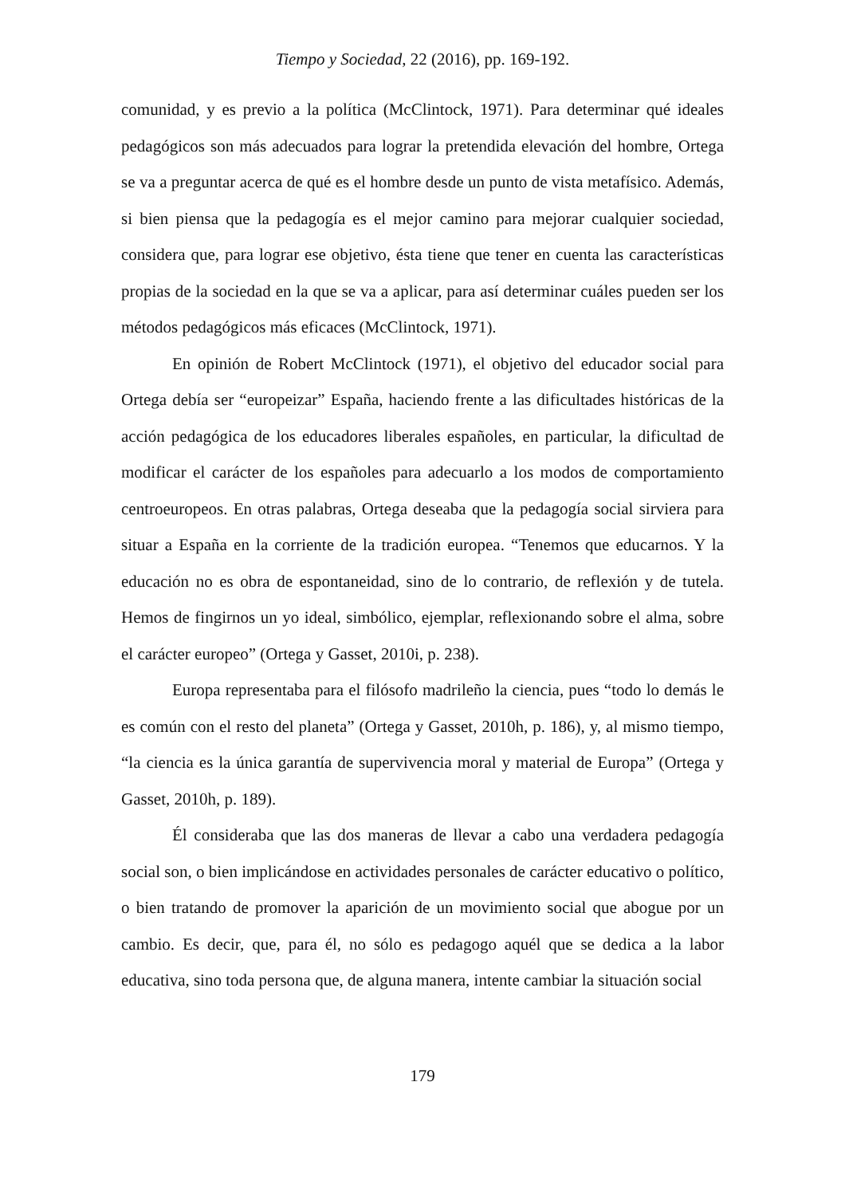Tiempo y Sociedad, 22 (2016), pp. 169-192.
comunidad, y es previo a la política (McClintock, 1971). Para determinar qué ideales pedagógicos son más adecuados para lograr la pretendida elevación del hombre, Ortega se va a preguntar acerca de qué es el hombre desde un punto de vista metafísico. Además, si bien piensa que la pedagogía es el mejor camino para mejorar cualquier sociedad, considera que, para lograr ese objetivo, ésta tiene que tener en cuenta las características propias de la sociedad en la que se va a aplicar, para así determinar cuáles pueden ser los métodos pedagógicos más eficaces (McClintock, 1971).
En opinión de Robert McClintock (1971), el objetivo del educador social para Ortega debía ser “europeizar” España, haciendo frente a las dificultades históricas de la acción pedagógica de los educadores liberales españoles, en particular, la dificultad de modificar el carácter de los españoles para adecuarlo a los modos de comportamiento centroeuropeos. En otras palabras, Ortega deseaba que la pedagogía social sirviera para situar a España en la corriente de la tradición europea. “Tenemos que educarnos. Y la educación no es obra de espontaneidad, sino de lo contrario, de reflexión y de tutela. Hemos de fingirnos un yo ideal, simbólico, ejemplar, reflexionando sobre el alma, sobre el carácter europeo” (Ortega y Gasset, 2010i, p. 238).
Europa representaba para el filósofo madrileño la ciencia, pues “todo lo demás le es común con el resto del planeta” (Ortega y Gasset, 2010h, p. 186), y, al mismo tiempo, “la ciencia es la única garantía de supervivencia moral y material de Europa” (Ortega y Gasset, 2010h, p. 189).
Él consideraba que las dos maneras de llevar a cabo una verdadera pedagogía social son, o bien implicándose en actividades personales de carácter educativo o político, o bien tratando de promover la aparición de un movimiento social que abogue por un cambio. Es decir, que, para él, no sólo es pedagogo aquél que se dedica a la labor educativa, sino toda persona que, de alguna manera, intente cambiar la situación social
179